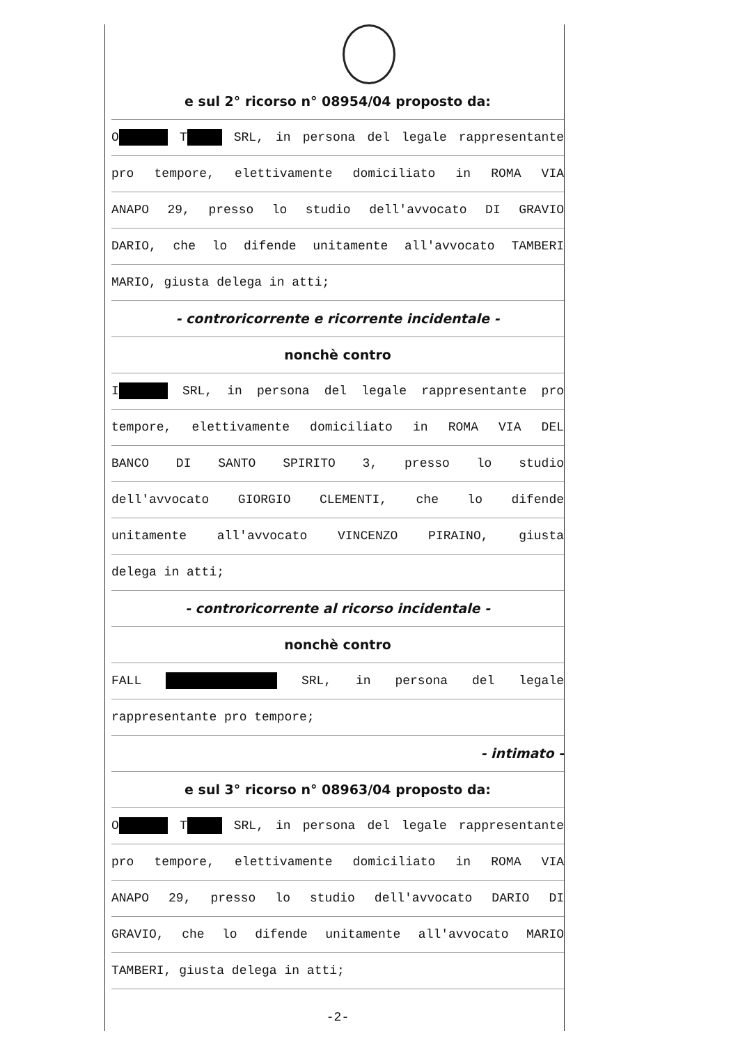e sul 2° ricorso n° 08954/04 proposto da:
O T SRL, in persona del legale rappresentante
pro tempore, elettivamente domiciliato in ROMA VIA
ANAPO 29, presso lo studio dell'avvocato DI GRAVIO
DARIO, che lo difende unitamente all'avvocato TAMBERI
MARIO, giusta delega in atti;
- controricorrente e ricorrente incidentale -
nonchè contro
I SRL, in persona del legale rappresentante pro
tempore, elettivamente domiciliato in ROMA VIA DEL
BANCO DI SANTO SPIRITO 3, presso lo studio
dell'avvocato GIORGIO CLEMENTI, che lo difende
unitamente all'avvocato VINCENZO PIRAINO, giusta
delega in atti;
- controricorrente al ricorso incidentale -
nonchè contro
FALL SRL, in persona del legale
rappresentante pro tempore;
- intimato -
e sul 3° ricorso n° 08963/04 proposto da:
O T SRL, in persona del legale rappresentante
pro tempore, elettivamente domiciliato in ROMA VIA
ANAPO 29, presso lo studio dell'avvocato DARIO DI
GRAVIO, che lo difende unitamente all'avvocato MARIO
TAMBERI, giusta delega in atti;
-2-